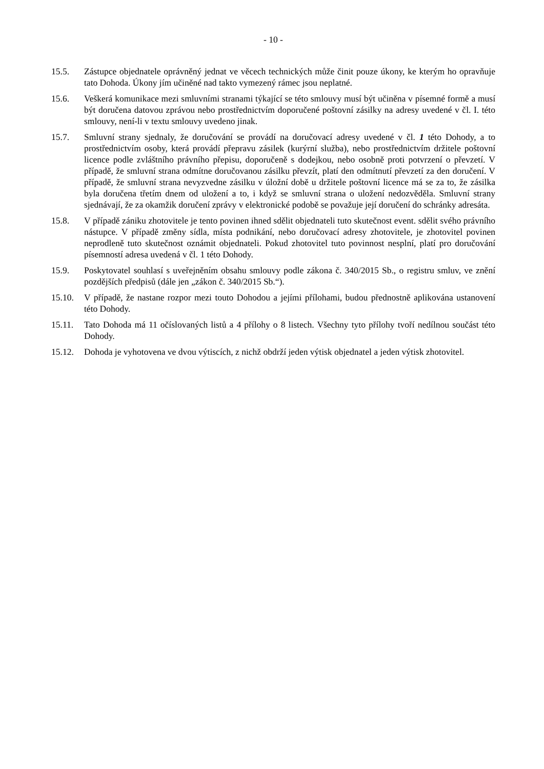- 10 -
15.5. Zástupce objednatele oprávněný jednat ve věcech technických může činit pouze úkony, ke kterým ho opravňuje tato Dohoda. Úkony jím učiněné nad takto vymezený rámec jsou neplatné.
15.6. Veškerá komunikace mezi smluvními stranami týkající se této smlouvy musí být učiněna v písemné formě a musí být doručena datovou zprávou nebo prostřednictvím doporučené poštovní zásilky na adresy uvedené v čl. I. této smlouvy, není-li v textu smlouvy uvedeno jinak.
15.7. Smluvní strany sjednaly, že doručování se provádí na doručovací adresy uvedené v čl. 1 této Dohody, a to prostřednictvím osoby, která provádí přepravu zásilek (kurýrní služba), nebo prostřednictvím držitele poštovní licence podle zvláštního právního přepisu, doporučeně s dodejkou, nebo osobně proti potvrzení o převzetí. V případě, že smluvní strana odmítne doručovanou zásilku převzít, platí den odmítnutí převzetí za den doručení. V případě, že smluvní strana nevyzvedne zásilku v úložní době u držitele poštovní licence má se za to, že zásilka byla doručena třetím dnem od uložení a to, i když se smluvní strana o uložení nedozvěděla. Smluvní strany sjednávají, že za okamžik doručení zprávy v elektronické podobě se považuje její doručení do schránky adresáta.
15.8. V případě zániku zhotovitele je tento povinen ihned sdělit objednateli tuto skutečnost event. sdělit svého právního nástupce. V případě změny sídla, místa podnikání, nebo doručovací adresy zhotovitele, je zhotovitel povinen neprodleně tuto skutečnost oznámit objednateli. Pokud zhotovitel tuto povinnost nesplní, platí pro doručování písemností adresa uvedená v čl. 1 této Dohody.
15.9. Poskytovatel souhlasí s uveřejněním obsahu smlouvy podle zákona č. 340/2015 Sb., o registru smluv, ve znění pozdějších předpisů (dále jen „zákon č. 340/2015 Sb.“).
15.10. V případě, že nastane rozpor mezi touto Dohodou a jejími přílohami, budou přednostně aplikována ustanovení této Dohody.
15.11. Tato Dohoda má 11 očíslovaných listů a 4 přílohy o 8 listech. Všechny tyto přílohy tvoří nedílnou součást této Dohody.
15.12. Dohoda je vyhotovena ve dvou výtiscích, z nichž obdrží jeden výtisk objednatel a jeden výtisk zhotovitel.